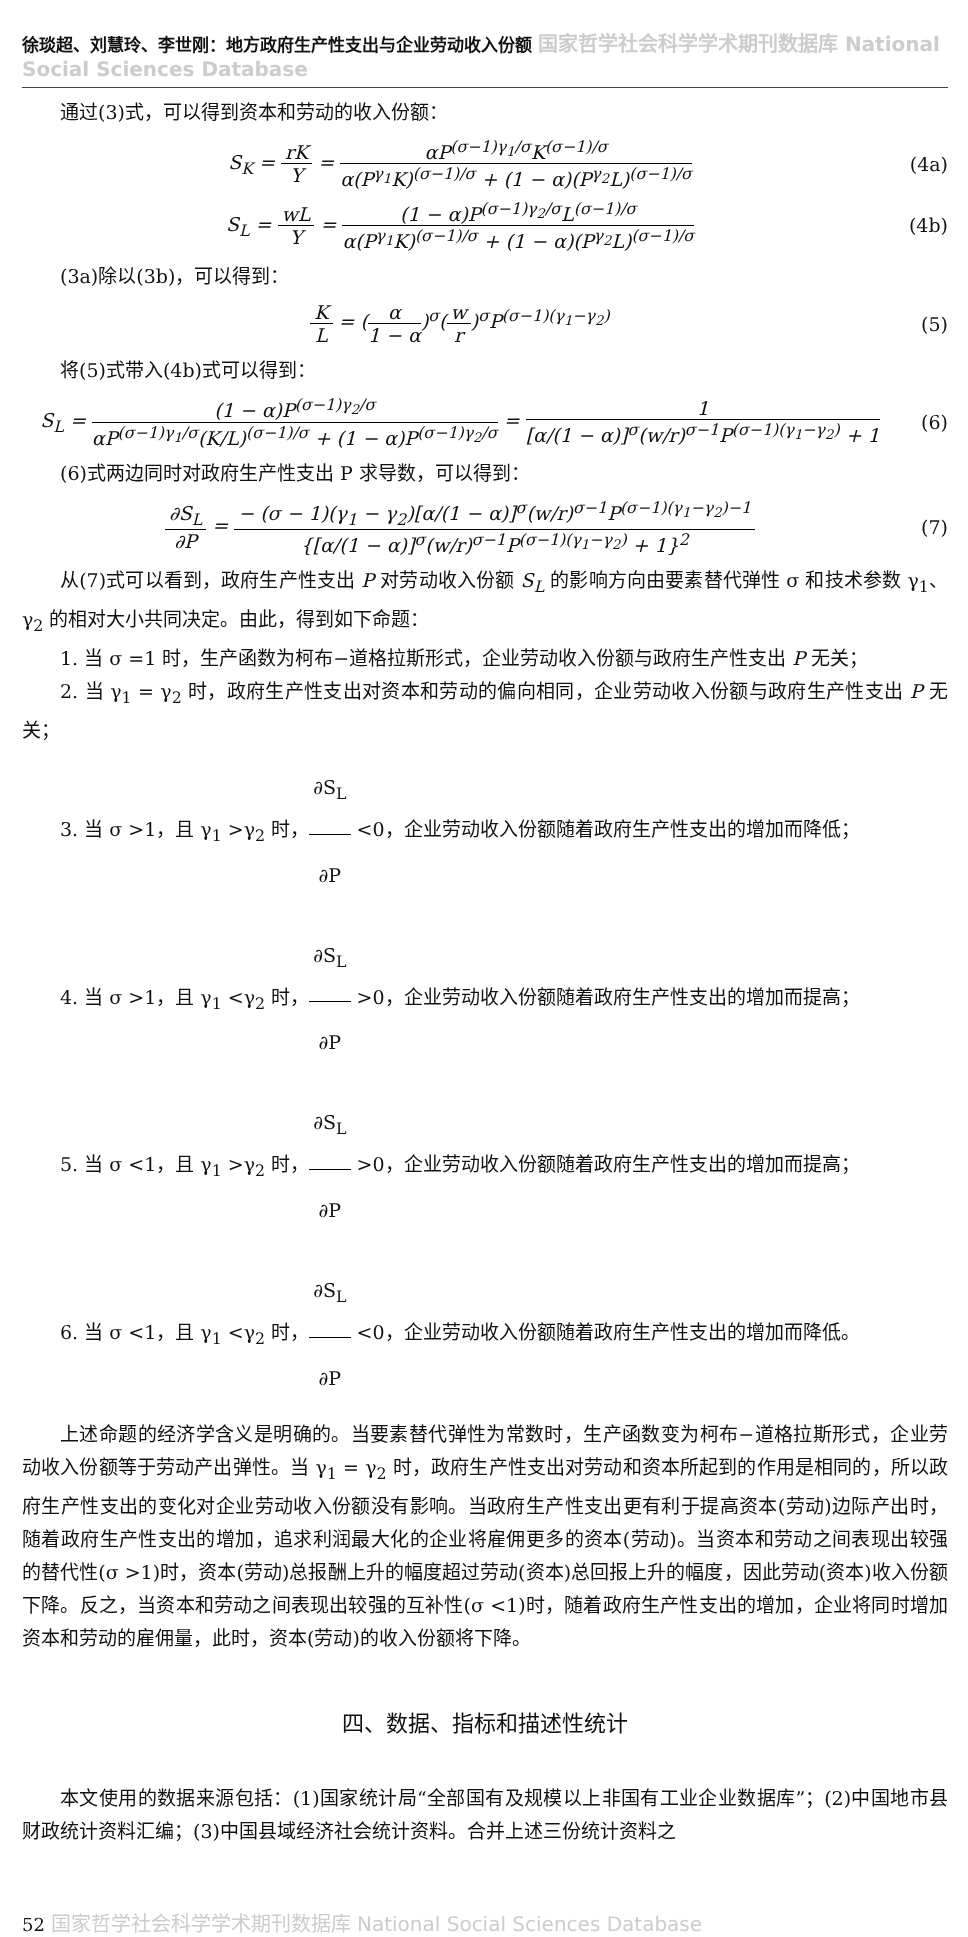徐琰超、刘慧玲、李世刚：地方政府生产性支出与企业劳动收入份额 国家哲学社会科学学术期刊数据库 National Social Sciences Database
通过(3)式，可以得到资本和劳动的收入份额：
S<sub>K</sub> = rK Y = αP<sup>(σ−1)γ<sub>1</sub>/σ</sup>K<sup>(σ−1)/σ</sup> α(P<sup>γ<sub>1</sub></sup>K)<sup>(σ−1)/σ</sup> + (1 − α)(P<sup>γ<sub>2</sub></sup>L)<sup>(σ−1)/σ</sup>
(4a)
S<sub>L</sub> = wL Y = (1 − α)P<sup>(σ−1)γ<sub>2</sub>/σ</sup>L<sup>(σ−1)/σ</sup> α(P<sup>γ<sub>1</sub></sup>K)<sup>(σ−1)/σ</sup> + (1 − α)(P<sup>γ<sub>2</sub></sup>L)<sup>(σ−1)/σ</sup>
(4b)
(3a)除以(3b)，可以得到：
K L = (α 1 − α)<sup>σ</sup>(w r)<sup>σ</sup>P<sup>(σ−1)(γ<sub>1</sub>−γ<sub>2</sub>)</sup>
(5)
将(5)式带入(4b)式可以得到：
S<sub>L</sub> = (1 − α)P<sup>(σ−1)γ<sub>2</sub>/σ</sup> αP<sup>(σ−1)γ<sub>1</sub>/σ</sup>(K/L)<sup>(σ−1)/σ</sup> + (1 − α)P<sup>(σ−1)γ<sub>2</sub>/σ</sup> = 1 [α/(1 − α)]<sup>σ</sup>(w/r)<sup>σ−1</sup>P<sup>(σ−1)(γ<sub>1</sub>−γ<sub>2</sub>)</sup> + 1
(6)
(6)式两边同时对政府生产性支出 P 求导数，可以得到：
∂S<sub>L</sub> ∂P = − (σ − 1)(γ<sub>1</sub> − γ<sub>2</sub>)[α/(1 − α)]<sup>σ</sup>(w/r)<sup>σ−1</sup>P<sup>(σ−1)(γ<sub>1</sub>−γ<sub>2</sub>)−1</sup> {[α/(1 − α)]<sup>σ</sup>(w/r)<sup>σ−1</sup>P<sup>(σ−1)(γ<sub>1</sub>−γ<sub>2</sub>)</sup> + 1}<sup>2</sup>
(7)
从(7)式可以看到，政府生产性支出 P 对劳动收入份额 S<sub>L</sub> 的影响方向由要素替代弹性 σ 和技术参数 γ<sub>1</sub>、γ<sub>2</sub> 的相对大小共同决定。由此，得到如下命题：
1. 当 σ =1 时，生产函数为柯布−道格拉斯形式，企业劳动收入份额与政府生产性支出 P 无关；
2. 当 γ<sub>1</sub> = γ<sub>2</sub> 时，政府生产性支出对资本和劳动的偏向相同，企业劳动收入份额与政府生产性支出 P 无关；
3. 当 σ >1，且 γ<sub>1</sub> >γ<sub>2</sub> 时，∂S<sub>L</sub> ∂P <0，企业劳动收入份额随着政府生产性支出的增加而降低；
4. 当 σ >1，且 γ<sub>1</sub> <γ<sub>2</sub> 时，∂S<sub>L</sub> ∂P >0，企业劳动收入份额随着政府生产性支出的增加而提高；
5. 当 σ <1，且 γ<sub>1</sub> >γ<sub>2</sub> 时，∂S<sub>L</sub> ∂P >0，企业劳动收入份额随着政府生产性支出的增加而提高；
6. 当 σ <1，且 γ<sub>1</sub> <γ<sub>2</sub> 时，∂S<sub>L</sub> ∂P <0，企业劳动收入份额随着政府生产性支出的增加而降低。
上述命题的经济学含义是明确的。当要素替代弹性为常数时，生产函数变为柯布−道格拉斯形式，企业劳动收入份额等于劳动产出弹性。当 γ<sub>1</sub> = γ<sub>2</sub> 时，政府生产性支出对劳动和资本所起到的作用是相同的，所以政府生产性支出的变化对企业劳动收入份额没有影响。当政府生产性支出更有利于提高资本(劳动)边际产出时，随着政府生产性支出的增加，追求利润最大化的企业将雇佣更多的资本(劳动)。当资本和劳动之间表现出较强的替代性(σ >1)时，资本(劳动)总报酬上升的幅度超过劳动(资本)总回报上升的幅度，因此劳动(资本)收入份额下降。反之，当资本和劳动之间表现出较强的互补性(σ <1)时，随着政府生产性支出的增加，企业将同时增加资本和劳动的雇佣量，此时，资本(劳动)的收入份额将下降。
四、数据、指标和描述性统计
本文使用的数据来源包括：(1)国家统计局“全部国有及规模以上非国有工业企业数据库”；(2)中国地市县财政统计资料汇编；(3)中国县域经济社会统计资料。合并上述三份统计资料之
52 国家哲学社会科学学术期刊数据库 National Social Sciences Database